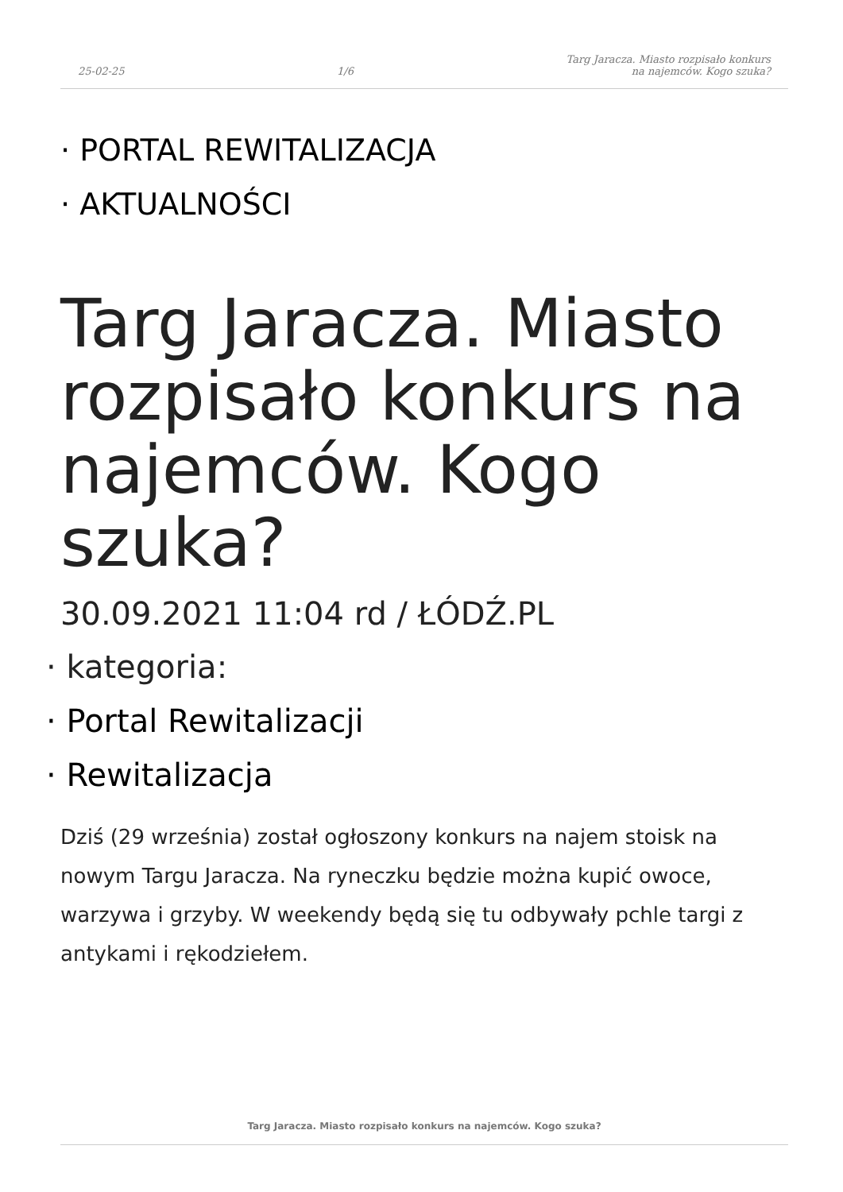25-02-25 1/6 Targ Jaracza. Miasto rozpisało konkurs
na najemców. Kogo szuka?
· PORTAL REWITALIZACJA
· AKTUALNOŚCI
Targ Jaracza. Miasto rozpisało konkurs na najemców. Kogo szuka?
30.09.2021 11:04 rd / ŁÓDŹ.PL
· kategoria:
· Portal Rewitalizacji
· Rewitalizacja
Dziś (29 września) został ogłoszony konkurs na najem stoisk na nowym Targu Jaracza. Na ryneczku będzie można kupić owoce, warzywa i grzyby. W weekendy będą się tu odbywały pchle targi z antykami i rękodziełem.
Targ Jaracza. Miasto rozpisało konkurs na najemców. Kogo szuka?